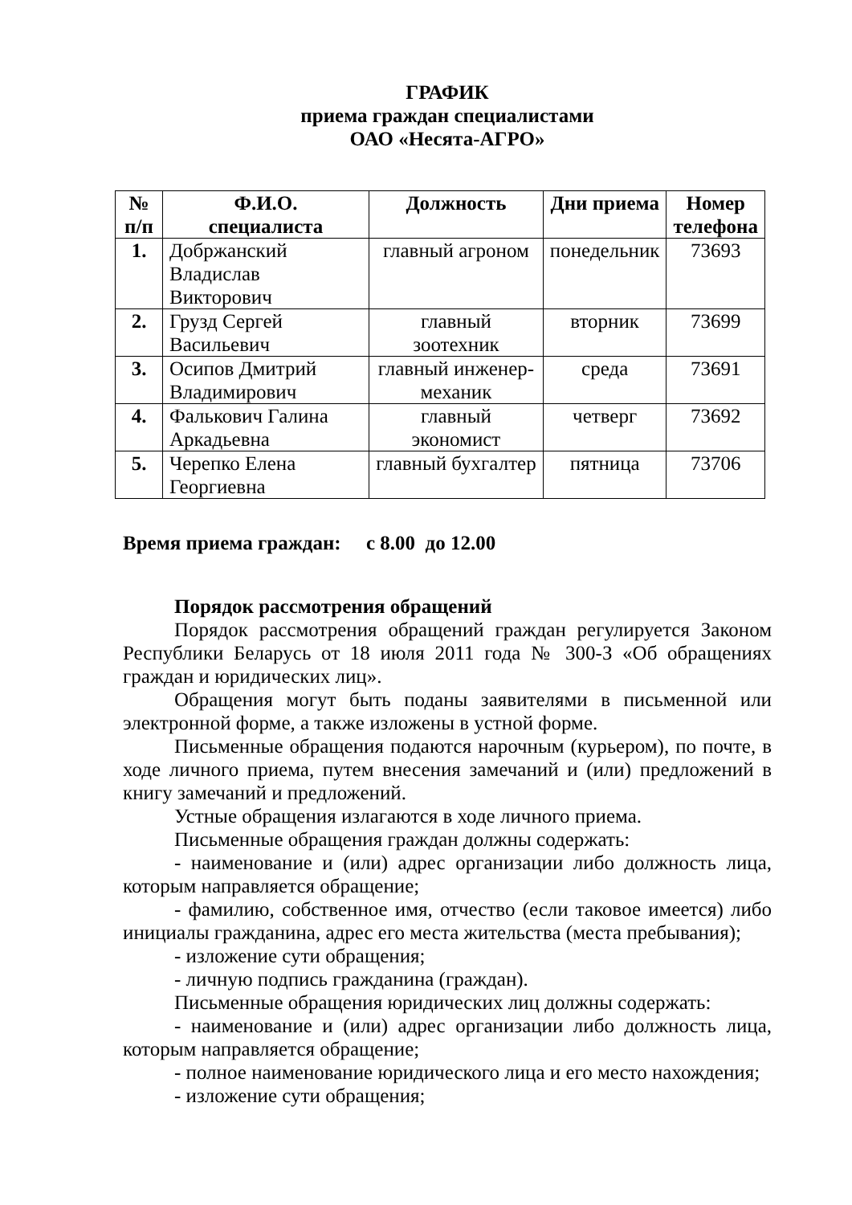ГРАФИК
приема граждан специалистами
ОАО «Несята-АГРО»
| № п/п | Ф.И.О. специалиста | Должность | Дни приема | Номер телефона |
| --- | --- | --- | --- | --- |
| 1. | Добржанский Владислав Викторович | главный агроном | понедельник | 73693 |
| 2. | Грузд Сергей Васильевич | главный зоотехник | вторник | 73699 |
| 3. | Осипов Дмитрий Владимирович | главный инженер-механик | среда | 73691 |
| 4. | Фалькович Галина Аркадьевна | главный экономист | четверг | 73692 |
| 5. | Черепко Елена Георгиевна | главный бухгалтер | пятница | 73706 |
Время приема граждан: с 8.00 до 12.00
Порядок рассмотрения обращений
Порядок рассмотрения обращений граждан регулируется Законом Республики Беларусь от 18 июля 2011 года № 300-З «Об обращениях граждан и юридических лиц».
Обращения могут быть поданы заявителями в письменной или электронной форме, а также изложены в устной форме.
Письменные обращения подаются нарочным (курьером), по почте, в ходе личного приема, путем внесения замечаний и (или) предложений в книгу замечаний и предложений.
Устные обращения излагаются в ходе личного приема.
Письменные обращения граждан должны содержать:
- наименование и (или) адрес организации либо должность лица, которым направляется обращение;
- фамилию, собственное имя, отчество (если таковое имеется) либо инициалы гражданина, адрес его места жительства (места пребывания);
- изложение сути обращения;
- личную подпись гражданина (граждан).
Письменные обращения юридических лиц должны содержать:
- наименование и (или) адрес организации либо должность лица, которым направляется обращение;
- полное наименование юридического лица и его место нахождения;
- изложение сути обращения;